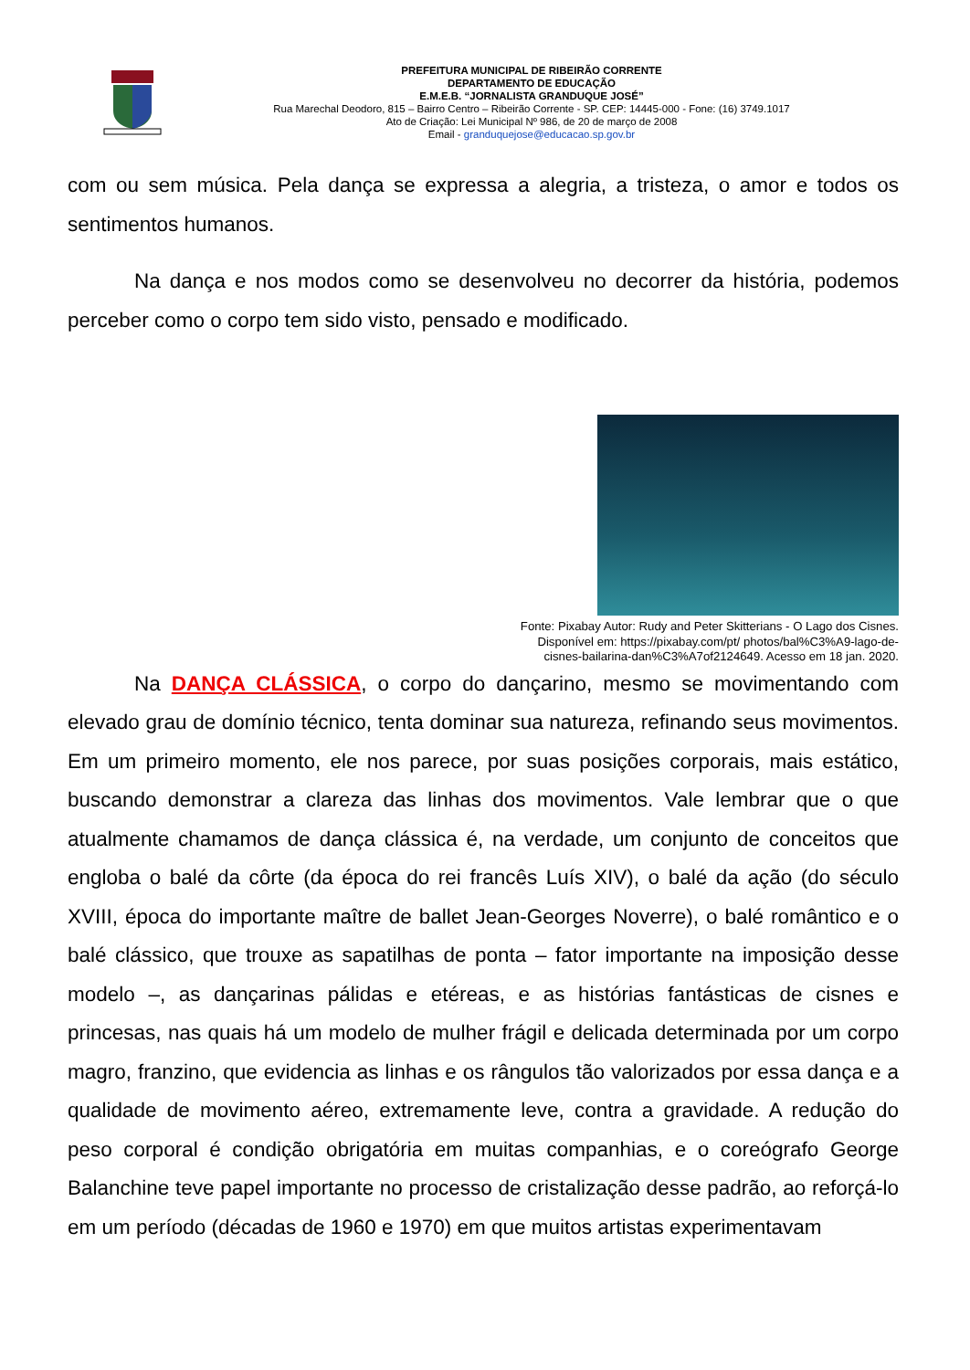PREFEITURA MUNICIPAL DE RIBEIRÃO CORRENTE
DEPARTAMENTO DE EDUCAÇÃO
E.M.E.B. “JORNALISTA GRANDUQUE JOSÉ”
Rua Marechal Deodoro, 815 – Bairro Centro – Ribeirão Corrente - SP. CEP: 14445-000 - Fone: (16) 3749.1017
Ato de Criação: Lei Municipal Nº 986, de 20 de março de 2008
Email - granduquejose@educacao.sp.gov.br
com ou sem música. Pela dança se expressa a alegria, a tristeza, o amor e todos os sentimentos humanos.
Na dança e nos modos como se desenvolveu no decorrer da história, podemos perceber como o corpo tem sido visto, pensado e modificado.
Fonte: Pixabay Autor: Rudy and Peter Skitterians - O Lago dos Cisnes.
Disponível em: https://pixabay.com/pt/ photos/bal%C3%A9-lago-de-
cisnes-bailarina-dan%C3%A7of2124649. Acesso em 18 jan. 2020.
Na DANÇA CLÁSSICA, o corpo do dançarino, mesmo se movimentando com elevado grau de domínio técnico, tenta dominar sua natureza, refinando seus movimentos. Em um primeiro momento, ele nos parece, por suas posições corporais, mais estático, buscando demonstrar a clareza das linhas dos movimentos. Vale lembrar que o que atualmente chamamos de dança clássica é, na verdade, um conjunto de conceitos que engloba o balé da côrte (da época do rei francês Luís XIV), o balé da ação (do século XVIII, época do importante maître de ballet Jean-Georges Noverre), o balé romântico e o balé clássico, que trouxe as sapatilhas de ponta – fator importante na imposição desse modelo –, as dançarinas pálidas e etéreas, e as histórias fantásticas de cisnes e princesas, nas quais há um modelo de mulher frágil e delicada determinada por um corpo magro, franzino, que evidencia as linhas e os rângulos tão valorizados por essa dança e a qualidade de movimento aéreo, extremamente leve, contra a gravidade. A redução do peso corporal é condição obrigatória em muitas companhias, e o coreógrafo George Balanchine teve papel importante no processo de cristalização desse padrão, ao reforçá-lo em um período (décadas de 1960 e 1970) em que muitos artistas experimentavam